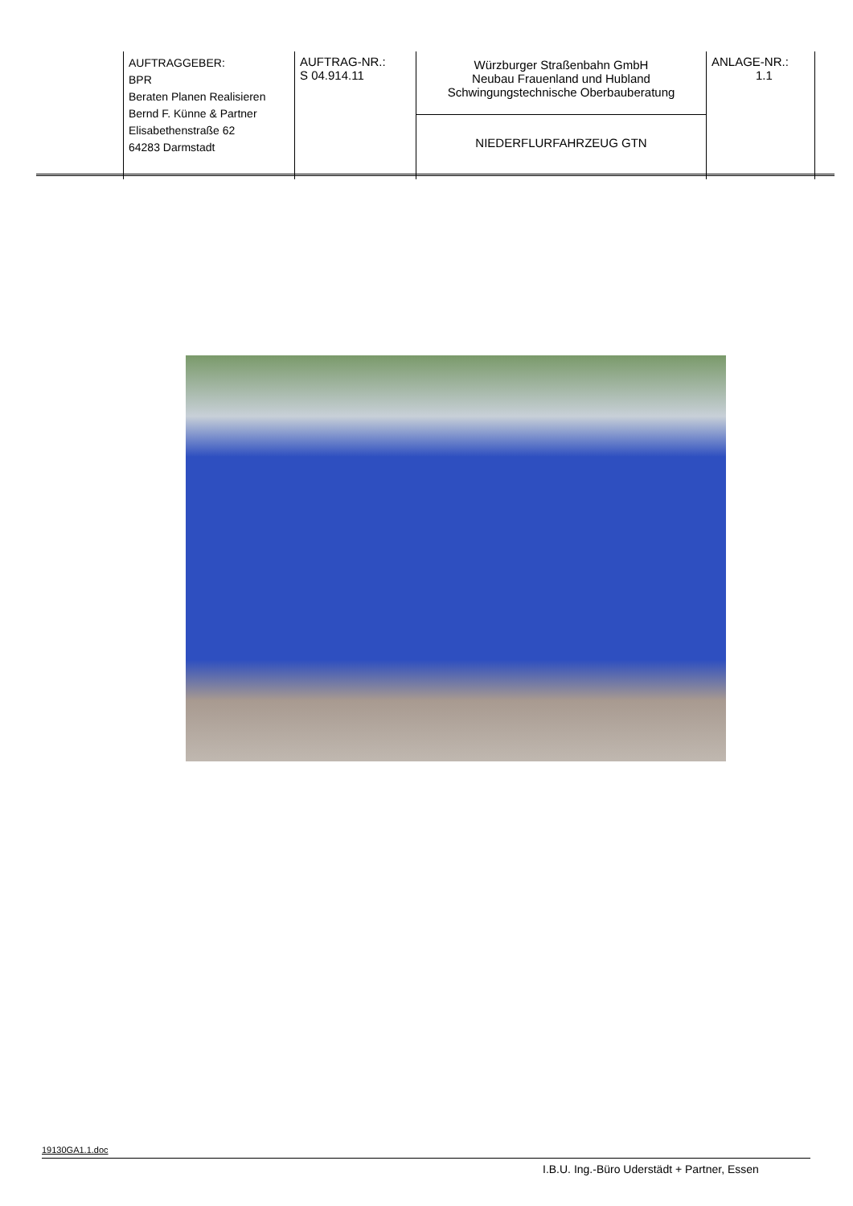| | AUFTRAGGEBER: BPR Beraten Planen Realisieren Bernd F. Künne & Partner Elisabethenstraße 62 64283 Darmstadt | AUFTRAG-NR.: S 04.914.11 | Würzburger Straßenbahn GmbH Neubau Frauenland und Hubland Schwingungstechnische Oberbauberatung | ANLAGE-NR.: 1.1 | |
| | | | NIEDERFLURFAHRZEUG GTN | | |
19130GA1.1.doc
I.B.U. Ing.-Büro Uderstädt + Partner, Essen